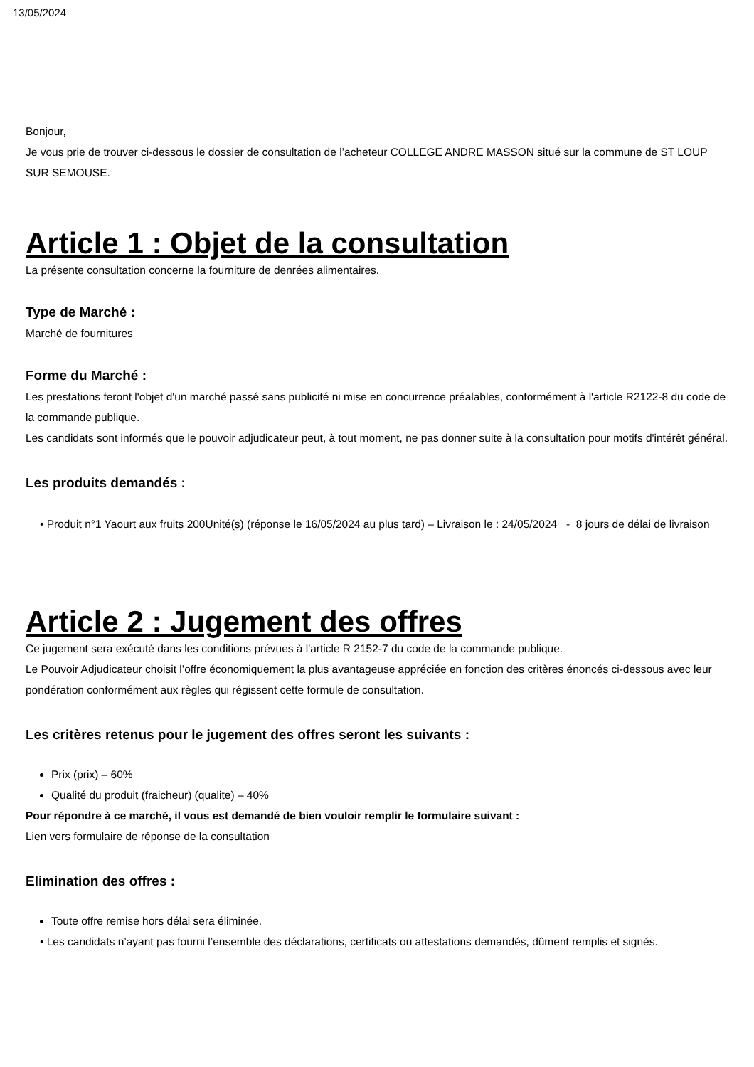13/05/2024
Bonjour,
Je vous prie de trouver ci-dessous le dossier de consultation de l’acheteur COLLEGE ANDRE MASSON situé sur la commune de ST LOUP SUR SEMOUSE.
Article 1 : Objet de la consultation
La présente consultation concerne la fourniture de denrées alimentaires.
Type de Marché :
Marché de fournitures
Forme du Marché :
Les prestations feront l'objet d'un marché passé sans publicité ni mise en concurrence préalables, conformément à l'article R2122-8 du code de la commande publique.
Les candidats sont informés que le pouvoir adjudicateur peut, à tout moment, ne pas donner suite à la consultation pour motifs d'intérêt général.
Les produits demandés :
• Produit n°1 Yaourt aux fruits 200Unité(s) (réponse le 16/05/2024 au plus tard) – Livraison le : 24/05/2024 - 8 jours de délai de livraison
Article 2 : Jugement des offres
Ce jugement sera exécuté dans les conditions prévues à l'article R 2152-7 du code de la commande publique.
Le Pouvoir Adjudicateur choisit l’offre économiquement la plus avantageuse appréciée en fonction des critères énoncés ci-dessous avec leur pondération conformément aux règles qui régissent cette formule de consultation.
Les critères retenus pour le jugement des offres seront les suivants :
Prix (prix) – 60%
Qualité du produit (fraicheur) (qualite) – 40%
Pour répondre à ce marché, il vous est demandé de bien vouloir remplir le formulaire suivant :
Lien vers formulaire de réponse de la consultation
Elimination des offres :
Toute offre remise hors délai sera éliminée.
• Les candidats n’ayant pas fourni l’ensemble des déclarations, certificats ou attestations demandés, dûment remplis et signés.